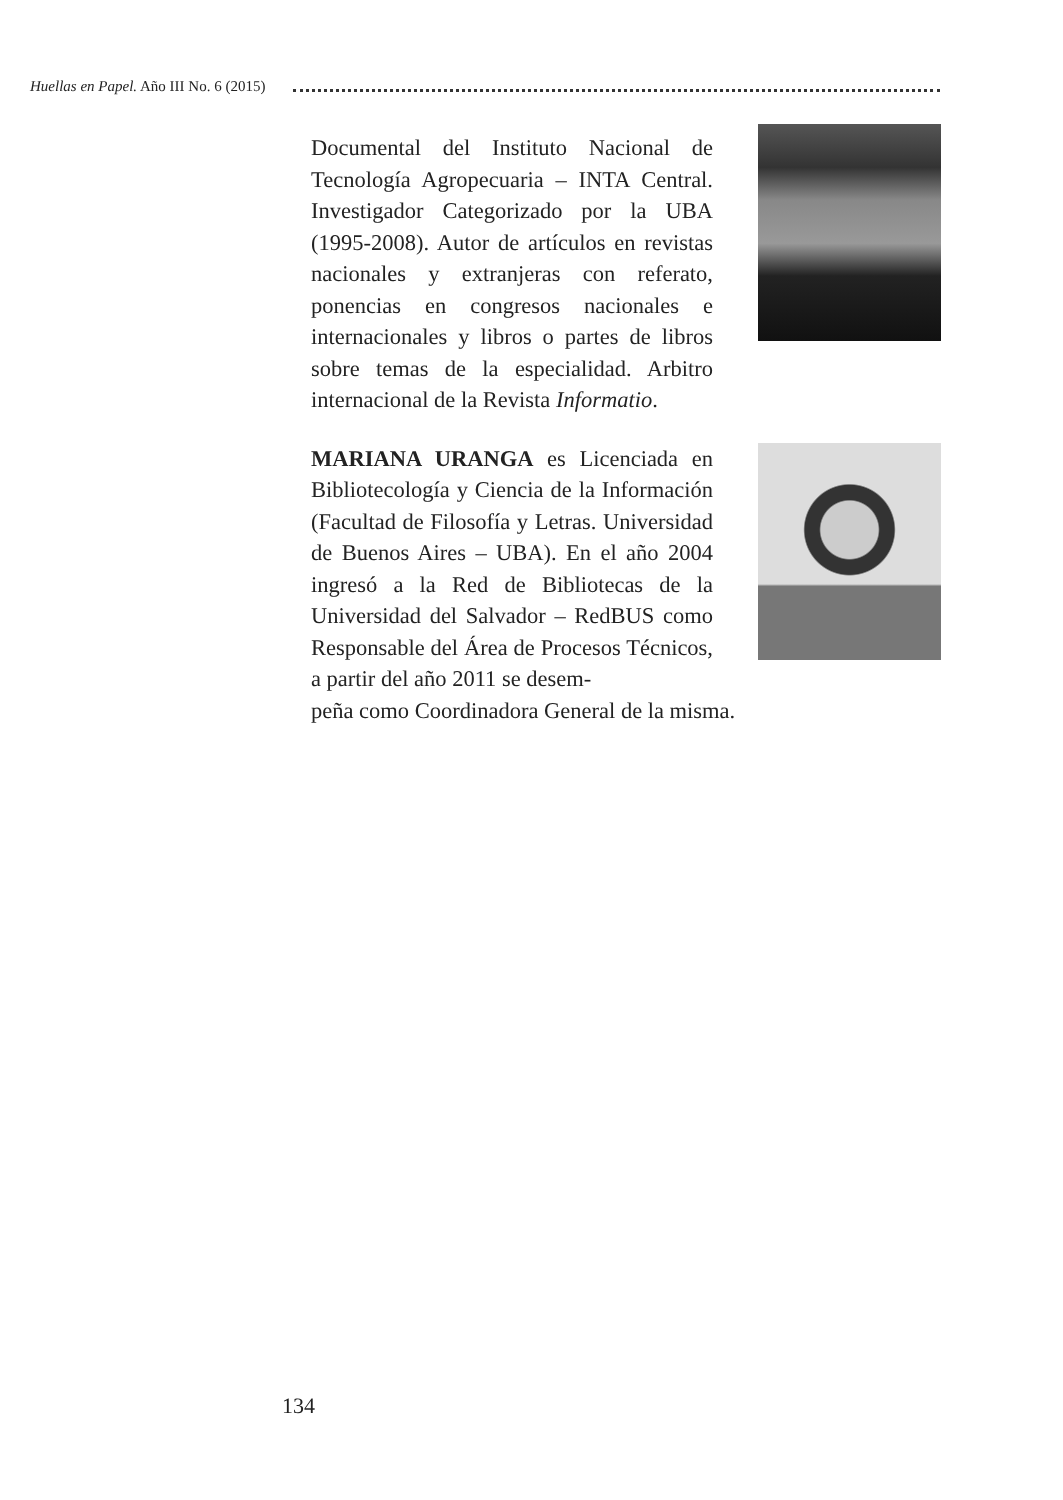Huellas en Papel. Año III No. 6 (2015)
Documental del Instituto Nacional de Tecnología Agropecuaria – INTA Central. Investigador Categorizado por la UBA (1995-2008). Autor de artículos en revistas nacionales y extranjeras con referato, ponencias en congresos nacionales e internacionales y libros o partes de libros sobre temas de la especialidad. Arbitro internacional de la Revista Informatio.
MARIANA URANGA es Licenciada en Bibliotecología y Ciencia de la Información (Facultad de Filosofía y Letras. Universidad de Buenos Aires – UBA). En el año 2004 ingresó a la Red de Bibliotecas de la Universidad del Salvador – RedBUS como Responsable del Área de Procesos Técnicos, a partir del año 2011 se desem-
peña como Coordinadora General de la misma.
134